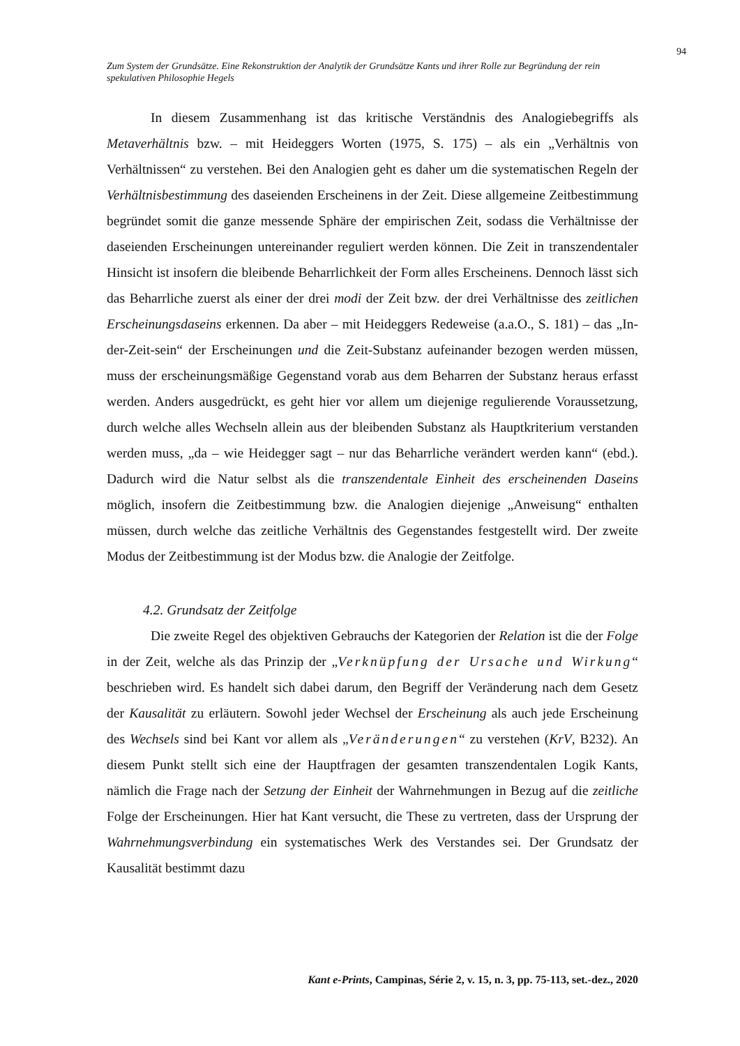94
Zum System der Grundsätze. Eine Rekonstruktion der Analytik der Grundsätze Kants und ihrer Rolle zur Begründung der rein spekulativen Philosophie Hegels
In diesem Zusammenhang ist das kritische Verständnis des Analogiebegriffs als Metaverhältnis bzw. – mit Heideggers Worten (1975, S. 175) – als ein „Verhältnis von Verhältnissen“ zu verstehen. Bei den Analogien geht es daher um die systematischen Regeln der Verhältnisbestimmung des daseienden Erscheinens in der Zeit. Diese allgemeine Zeitbestimmung begründet somit die ganze messende Sphäre der empirischen Zeit, sodass die Verhältnisse der daseienden Erscheinungen untereinander reguliert werden können. Die Zeit in transzendentaler Hinsicht ist insofern die bleibende Beharrlichkeit der Form alles Erscheinens. Dennoch lässt sich das Beharrliche zuerst als einer der drei modi der Zeit bzw. der drei Verhältnisse des zeitlichen Erscheinungsdaseins erkennen. Da aber – mit Heideggers Redeweise (a.a.O., S. 181) – das „In-der-Zeit-sein“ der Erscheinungen und die Zeit-Substanz aufeinander bezogen werden müssen, muss der erscheinungsmäßige Gegenstand vorab aus dem Beharren der Substanz heraus erfasst werden. Anders ausgedrückt, es geht hier vor allem um diejenige regulierende Voraussetzung, durch welche alles Wechseln allein aus der bleibenden Substanz als Hauptkriterium verstanden werden muss, „da – wie Heidegger sagt – nur das Beharrliche verändert werden kann“ (ebd.). Dadurch wird die Natur selbst als die transzendentale Einheit des erscheinenden Daseins möglich, insofern die Zeitbestimmung bzw. die Analogien diejenige „Anweisung“ enthalten müssen, durch welche das zeitliche Verhältnis des Gegenstandes festgestellt wird. Der zweite Modus der Zeitbestimmung ist der Modus bzw. die Analogie der Zeitfolge.
4.2. Grundsatz der Zeitfolge
Die zweite Regel des objektiven Gebrauchs der Kategorien der Relation ist die der Folge in der Zeit, welche als das Prinzip der „Verknüpfung der Ursache und Wirkung“ beschrieben wird. Es handelt sich dabei darum, den Begriff der Veränderung nach dem Gesetz der Kausalität zu erläutern. Sowohl jeder Wechsel der Erscheinung als auch jede Erscheinung des Wechsels sind bei Kant vor allem als „Veränderungen“ zu verstehen (KrV, B232). An diesem Punkt stellt sich eine der Hauptfragen der gesamten transzendentalen Logik Kants, nämlich die Frage nach der Setzung der Einheit der Wahrnehmungen in Bezug auf die zeitliche Folge der Erscheinungen. Hier hat Kant versucht, die These zu vertreten, dass der Ursprung der Wahrnehmungsverbindung ein systematisches Werk des Verstandes sei. Der Grundsatz der Kausalität bestimmt dazu
Kant e-Prints, Campinas, Série 2, v. 15, n. 3, pp. 75-113, set.-dez., 2020